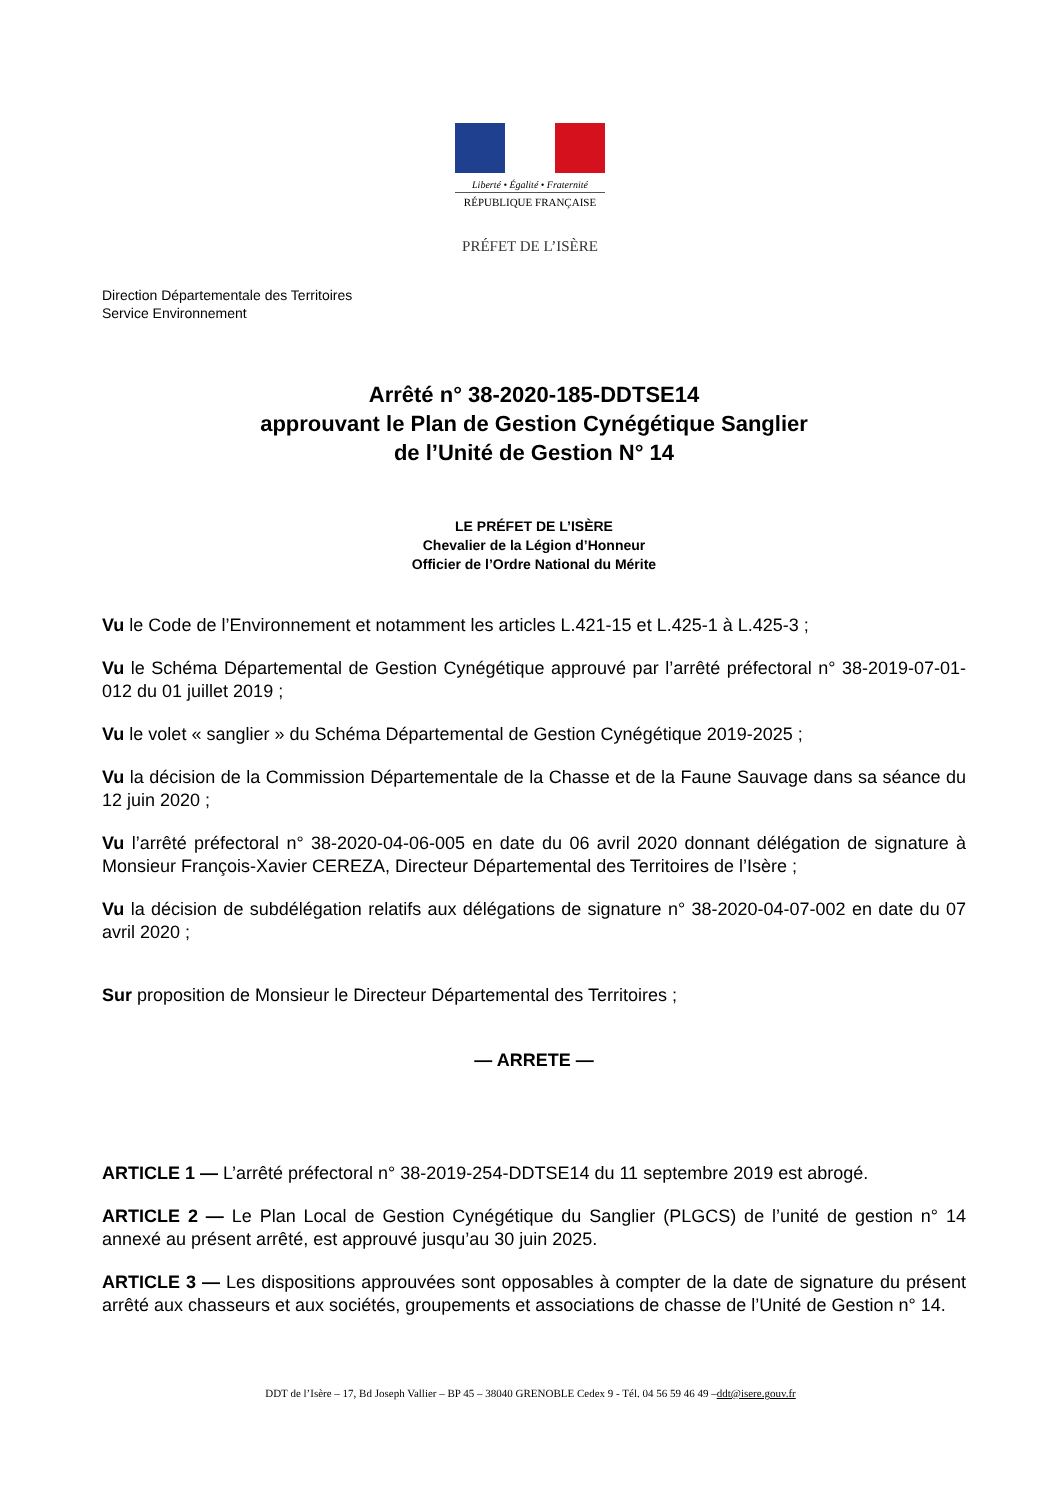Liberté • Égalité • Fraternité
RÉPUBLIQUE FRANÇAISE
PRÉFET DE L’ISÈRE
Direction Départementale des Territoires
Service Environnement
Arrêté n° 38-2020-185-DDTSE14
approuvant le Plan de Gestion Cynégétique Sanglier
de l’Unité de Gestion N° 14
LE PRÉFET DE L’ISÈRE
Chevalier de la Légion d’Honneur
Officier de l’Ordre National du Mérite
Vu le Code de l’Environnement et notamment les articles L.421-15 et L.425-1 à L.425-3 ;
Vu le Schéma Départemental de Gestion Cynégétique approuvé par l’arrêté préfectoral n° 38-2019-07-01-012 du 01 juillet 2019 ;
Vu le volet « sanglier » du Schéma Départemental de Gestion Cynégétique 2019-2025 ;
Vu la décision de la Commission Départementale de la Chasse et de la Faune Sauvage dans sa séance du 12 juin 2020 ;
Vu l’arrêté préfectoral n° 38-2020-04-06-005 en date du 06 avril 2020 donnant délégation de signature à Monsieur François-Xavier CEREZA, Directeur Départemental des Territoires de l’Isère ;
Vu la décision de subdélégation relatifs aux délégations de signature n° 38-2020-04-07-002 en date du 07 avril 2020 ;
Sur proposition de Monsieur le Directeur Départemental des Territoires ;
— ARRETE —
ARTICLE 1 — L’arrêté préfectoral n° 38-2019-254-DDTSE14 du 11 septembre 2019 est abrogé.
ARTICLE 2 — Le Plan Local de Gestion Cynégétique du Sanglier (PLGCS) de l’unité de gestion n° 14 annexé au présent arrêté, est approuvé jusqu’au 30 juin 2025.
ARTICLE 3 — Les dispositions approuvées sont opposables à compter de la date de signature du présent arrêté aux chasseurs et aux sociétés, groupements et associations de chasse de l’Unité de Gestion n° 14.
DDT de l’Isère – 17, Bd Joseph Vallier – BP 45 – 38040 GRENOBLE Cedex 9 - Tél. 04 56 59 46 49 –ddt@isere.gouv.fr